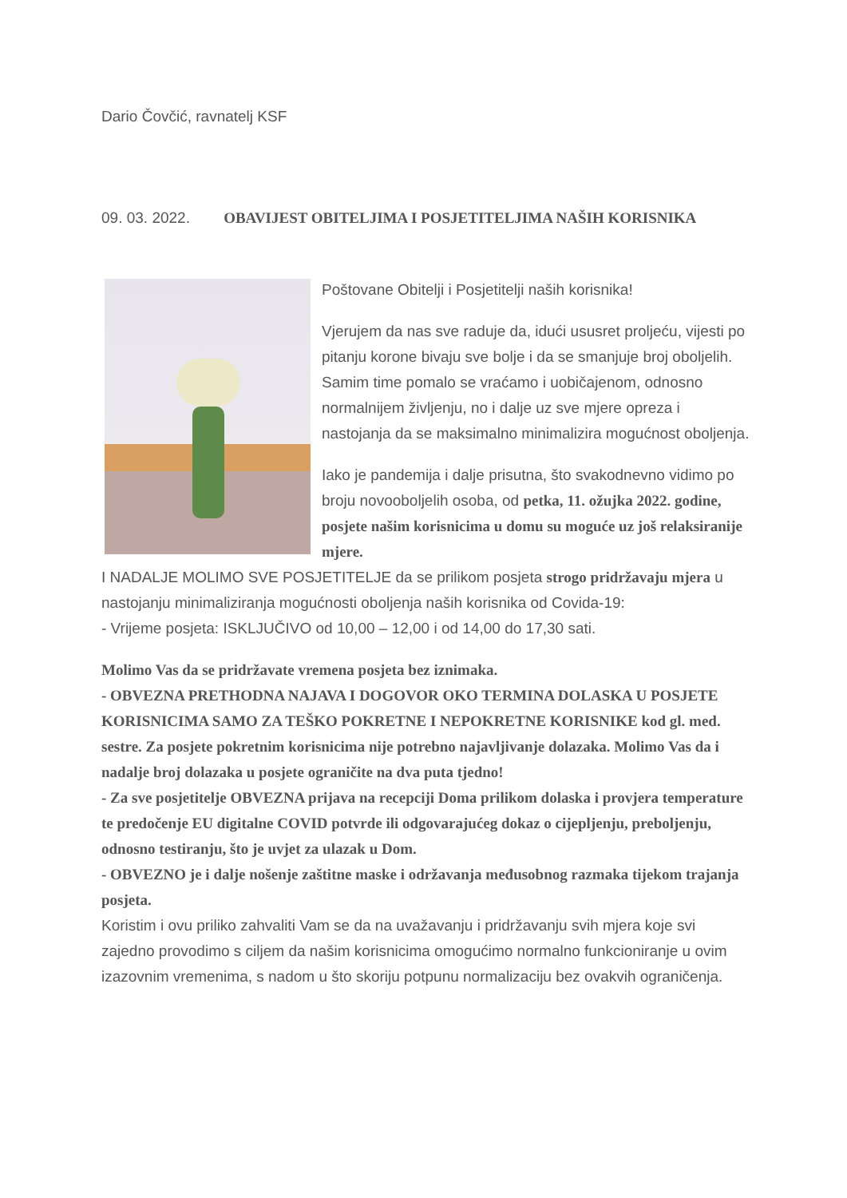Dario Čovčić, ravnatelj KSF
09. 03. 2022. OBAVIJEST OBITELJIMA I POSJETITELJIMA NAŠIH KORISNIKA
Poštovane Obitelji i Posjetitelji naših korisnika!
Vjerujem da nas sve raduje da, idući ususret proljeću, vijesti po pitanju korone bivaju sve bolje i da se smanjuje broj oboljelih. Samim time pomalo se vraćamo i uobičajenom, odnosno normalnijem življenju, no i dalje uz sve mjere opreza i nastojanja da se maksimalno minimalizira mogućnost oboljenja.
Iako je pandemija i dalje prisutna, što svakodnevno vidimo po broju novooboljelih osoba, od petka, 11. ožujka 2022. godine, posjete našim korisnicima u domu su moguće uz još relaksiranije mjere.
I NADALJE MOLIMO SVE POSJETITELJE da se prilikom posjeta strogo pridržavaju mjera u nastojanju minimaliziranja mogućnosti oboljenja naših korisnika od Covida-19:
- Vrijeme posjeta: ISKLJUČIVO od 10,00 – 12,00 i od 14,00 do 17,30 sati.
Molimo Vas da se pridržavate vremena posjeta bez iznimaka.
- OBVEZNA PRETHODNA NAJAVA I DOGOVOR OKO TERMINA DOLASKA U POSJETE KORISNICIMA SAMO ZA TEŠKO POKRETNE I NEPOKRETNE KORISNIKE kod gl. med. sestre. Za posjete pokretnim korisnicima nije potrebno najavljivanje dolazaka. Molimo Vas da i nadalje broj dolazaka u posjete ograničite na dva puta tjedno!
- Za sve posjetitelje OBVEZNA prijava na recepciji Doma prilikom dolaska i provjera temperature te predočenje EU digitalne COVID potvrde ili odgovarajućeg dokaz o cijepljenju, preboljenju, odnosno testiranju, što je uvjet za ulazak u Dom.
- OBVEZNO je i dalje nošenje zaštitne maske i održavanja međusobnog razmaka tijekom trajanja posjeta.
Koristim i ovu priliko zahvaliti Vam se da na uvažavanju i pridržavanju svih mjera koje svi zajedno provodimo s ciljem da našim korisnicima omogućimo normalno funkcioniranje u ovim izazovnim vremenima, s nadom u što skoriju potpunu normalizaciju bez ovakvih ograničenja.